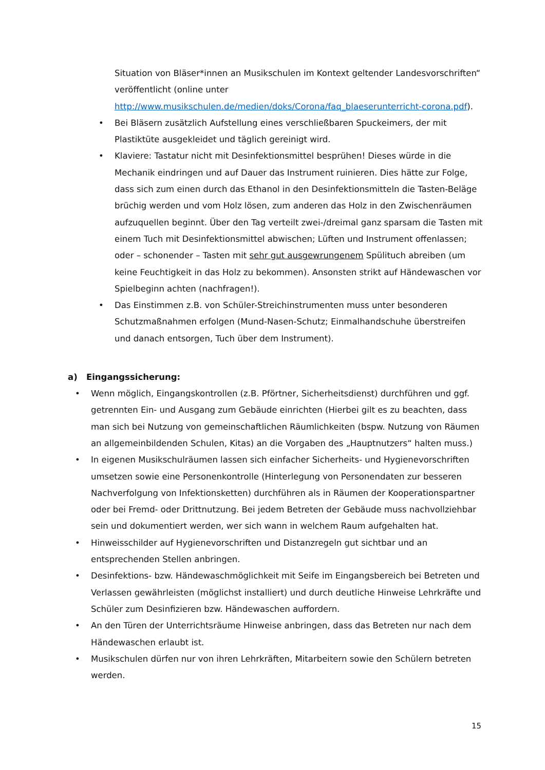Situation von Bläser*innen an Musikschulen im Kontext geltender Landesvorschriften“ veröffentlicht (online unter http://www.musikschulen.de/medien/doks/Corona/faq_blaeserunterricht-corona.pdf).
• Bei Bläsern zusätzlich Aufstellung eines verschließbaren Spuckeimers, der mit Plastiktüte ausgekleidet und täglich gereinigt wird.
• Klaviere: Tastatur nicht mit Desinfektionsmittel besprühen! Dieses würde in die Mechanik eindringen und auf Dauer das Instrument ruinieren. Dies hätte zur Folge, dass sich zum einen durch das Ethanol in den Desinfektionsmitteln die Tasten-Beläge brüchig werden und vom Holz lösen, zum anderen das Holz in den Zwischenräumen aufzuquellen beginnt. Über den Tag verteilt zwei-/dreimal ganz sparsam die Tasten mit einem Tuch mit Desinfektionsmittel abwischen; Lüften und Instrument offenlassen; oder – schonender – Tasten mit sehr gut ausgewrungenem Spülituch abreiben (um keine Feuchtigkeit in das Holz zu bekommen). Ansonsten strikt auf Händewaschen vor Spielbeginn achten (nachfragen!).
• Das Einstimmen z.B. von Schüler-Streichinstrumenten muss unter besonderen Schutzmaßnahmen erfolgen (Mund-Nasen-Schutz; Einmalhandschuhe überstreifen und danach entsorgen, Tuch über dem Instrument).
a) Eingangssicherung:
• Wenn möglich, Eingangskontrollen (z.B. Pförtner, Sicherheitsdienst) durchführen und ggf. getrennten Ein- und Ausgang zum Gebäude einrichten (Hierbei gilt es zu beachten, dass man sich bei Nutzung von gemeinschaftlichen Räumlichkeiten (bspw. Nutzung von Räumen an allgemeinbildenden Schulen, Kitas) an die Vorgaben des „Hauptnutzers“ halten muss.)
• In eigenen Musikschulräumen lassen sich einfacher Sicherheits- und Hygienevorschriften umsetzen sowie eine Personenkontrolle (Hinterlegung von Personendaten zur besseren Nachverfolgung von Infektionsketten) durchführen als in Räumen der Kooperationspartner oder bei Fremd- oder Drittnutzung. Bei jedem Betreten der Gebäude muss nachvollziehbar sein und dokumentiert werden, wer sich wann in welchem Raum aufgehalten hat.
• Hinweisschilder auf Hygienevorschriften und Distanzregeln gut sichtbar und an entsprechenden Stellen anbringen.
• Desinfektions- bzw. Händewaschmöglichkeit mit Seife im Eingangsbereich bei Betreten und Verlassen gewährleisten (möglichst installiert) und durch deutliche Hinweise Lehrkräfte und Schüler zum Desinfizieren bzw. Händewaschen auffordern.
• An den Türen der Unterrichtsräume Hinweise anbringen, dass das Betreten nur nach dem Händewaschen erlaubt ist.
• Musikschulen dürfen nur von ihren Lehrkräften, Mitarbeitern sowie den Schülern betreten werden.
15